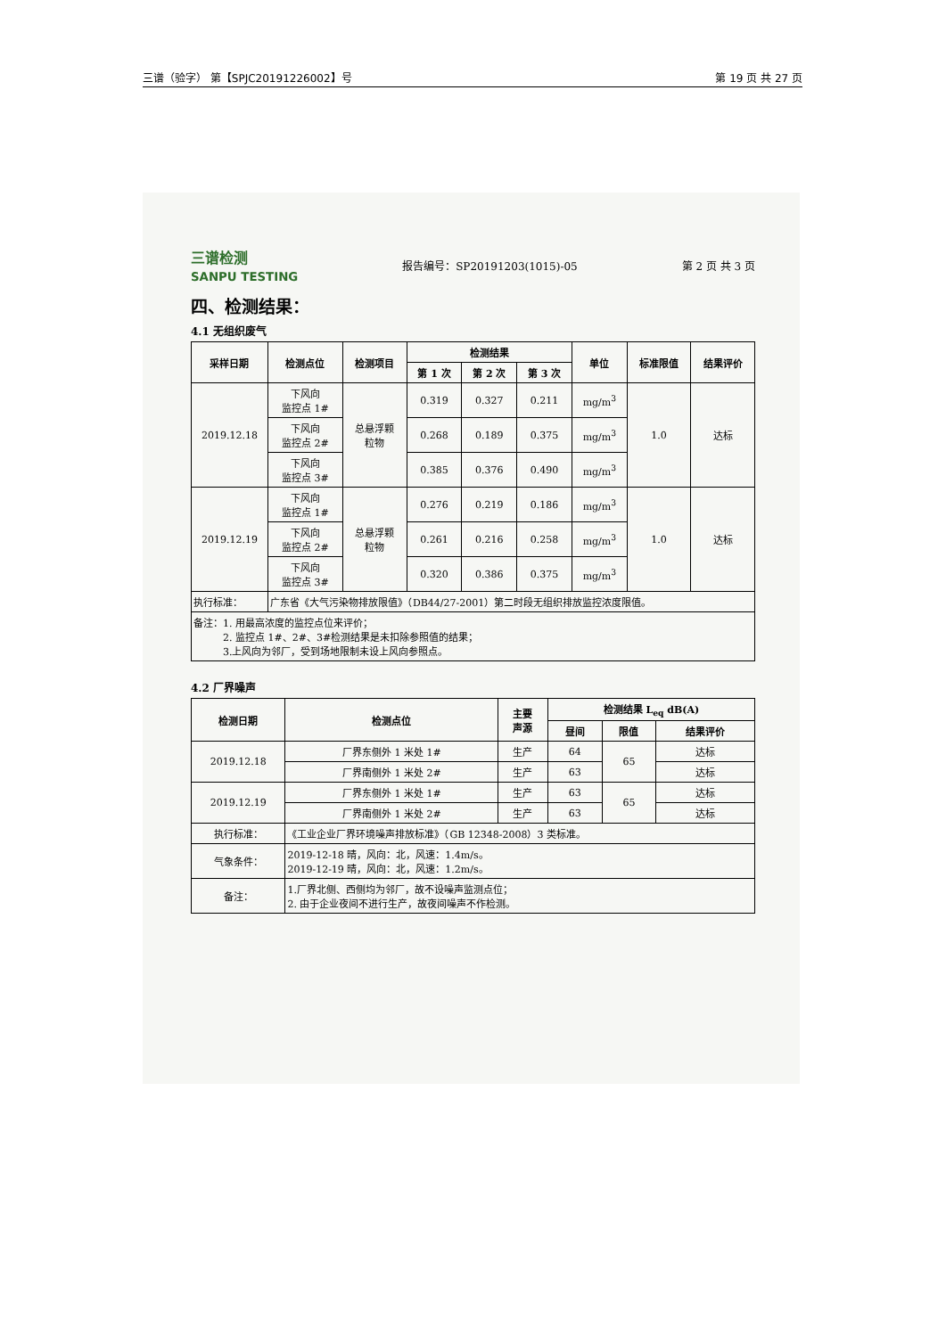三谱（验字） 第【SPJC20191226002】号 第 19 页 共 27 页
三谱检测
SANPU TESTING 报告编号：SP20191203(1015)-05 第 2 页 共 3 页
四、检测结果：
4.1 无组织废气
| 采样日期 | 检测点位 | 检测项目 | 检测结果 | | | 单位 | 标准限值 | 结果评价 |
| --- | --- | --- | --- | --- | --- | --- | --- | --- |
| | | | 第 1 次 | 第 2 次 | 第 3 次 | | | |
| 2019.12.18 | 下风向 监控点 1# | 总悬浮颗 粒物 | 0.319 | 0.327 | 0.211 | mg/m<sup>3</sup> | 1.0 | 达标 |
| | 下风向 监控点 2# | | 0.268 | 0.189 | 0.375 | mg/m<sup>3</sup> | | |
| | 下风向 监控点 3# | | 0.385 | 0.376 | 0.490 | mg/m<sup>3</sup> | | |
| 2019.12.19 | 下风向 监控点 1# | 总悬浮颗 粒物 | 0.276 | 0.219 | 0.186 | mg/m<sup>3</sup> | 1.0 | 达标 |
| | 下风向 监控点 2# | | 0.261 | 0.216 | 0.258 | mg/m<sup>3</sup> | | |
| | 下风向 监控点 3# | | 0.320 | 0.386 | 0.375 | mg/m<sup>3</sup> | | |
| 执行标准： | 广东省《大气污染物排放限值》（DB44/27-2001）第二时段无组织排放监控浓度限值。 | | | | | | | |
| 备注：1. 用最高浓度的监控点位来评价； 2. 监控点 1#、2#、3#检测结果是未扣除参照值的结果； 3.上风向为邻厂，受到场地限制未设上风向参照点。 | | | | | | | | |
4.2 厂界噪声
| 检测日期 | 检测点位 | 主要 声源 | 检测结果 L<sub>eq</sub> dB(A) | | |
| --- | --- | --- | --- | --- | --- |
| | | | 昼间 | 限值 | 结果评价 |
| 2019.12.18 | 厂界东侧外 1 米处 1# | 生产 | 64 | 65 | 达标 |
| | 厂界南侧外 1 米处 2# | 生产 | 63 | | 达标 |
| 2019.12.19 | 厂界东侧外 1 米处 1# | 生产 | 63 | 65 | 达标 |
| | 厂界南侧外 1 米处 2# | 生产 | 63 | | 达标 |
| 执行标准： | 《工业企业厂界环境噪声排放标准》（GB 12348-2008）3 类标准。 | | | | |
| 气象条件： | 2019-12-18 晴，风向：北，风速：1.4m/s。 2019-12-19 晴，风向：北，风速：1.2m/s。 | | | | |
| 备注： | 1.厂界北侧、西侧均为邻厂，故不设噪声监测点位； 2. 由于企业夜间不进行生产，故夜间噪声不作检测。 | | | | |